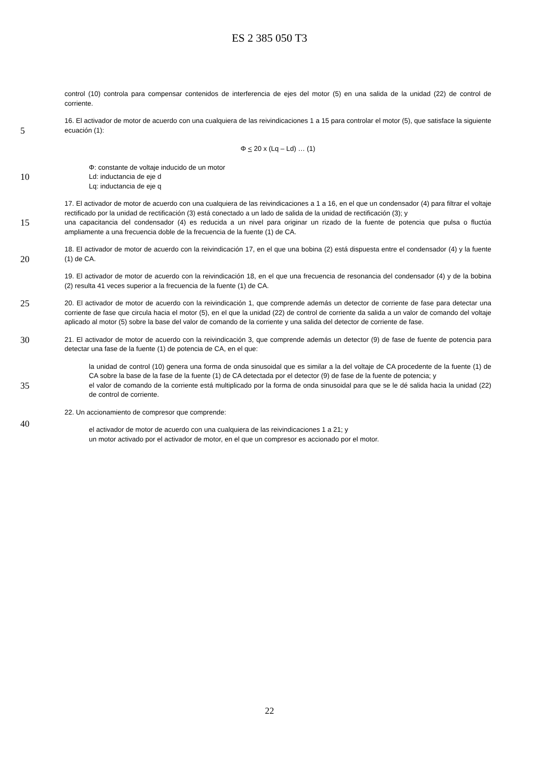ES 2 385 050 T3
control (10) controla para compensar contenidos de interferencia de ejes del motor (5) en una salida de la unidad (22) de control de corriente.
5
16. El activador de motor de acuerdo con una cualquiera de las reivindicaciones 1 a 15 para controlar el motor (5), que satisface la siguiente ecuación (1):
Φ < 20 x (Lq – Ld) … (1)
10
Φ: constante de voltaje inducido de un motor
Ld: inductancia de eje d
Lq: inductancia de eje q
15
17. El activador de motor de acuerdo con una cualquiera de las reivindicaciones a 1 a 16, en el que un condensador (4) para filtrar el voltaje rectificado por la unidad de rectificación (3) está conectado a un lado de salida de la unidad de rectificación (3); y
una capacitancia del condensador (4) es reducida a un nivel para originar un rizado de la fuente de potencia que pulsa o fluctúa ampliamente a una frecuencia doble de la frecuencia de la fuente (1) de CA.
20
18. El activador de motor de acuerdo con la reivindicación 17, en el que una bobina (2) está dispuesta entre el condensador (4) y la fuente (1) de CA.
19. El activador de motor de acuerdo con la reivindicación 18, en el que una frecuencia de resonancia del condensador (4) y de la bobina (2) resulta 41 veces superior a la frecuencia de la fuente (1) de CA.
25
20. El activador de motor de acuerdo con la reivindicación 1, que comprende además un detector de corriente de fase para detectar una corriente de fase que circula hacia el motor (5), en el que la unidad (22) de control de corriente da salida a un valor de comando del voltaje aplicado al motor (5) sobre la base del valor de comando de la corriente y una salida del detector de corriente de fase.
30
21. El activador de motor de acuerdo con la reivindicación 3, que comprende además un detector (9) de fase de fuente de potencia para detectar una fase de la fuente (1) de potencia de CA, en el que:
35
la unidad de control (10) genera una forma de onda sinusoidal que es similar a la del voltaje de CA procedente de la fuente (1) de CA sobre la base de la fase de la fuente (1) de CA detectada por el detector (9) de fase de la fuente de potencia; y
el valor de comando de la corriente está multiplicado por la forma de onda sinusoidal para que se le dé salida hacia la unidad (22) de control de corriente.
22. Un accionamiento de compresor que comprende:
40
el activador de motor de acuerdo con una cualquiera de las reivindicaciones 1 a 21; y
un motor activado por el activador de motor, en el que un compresor es accionado por el motor.
22